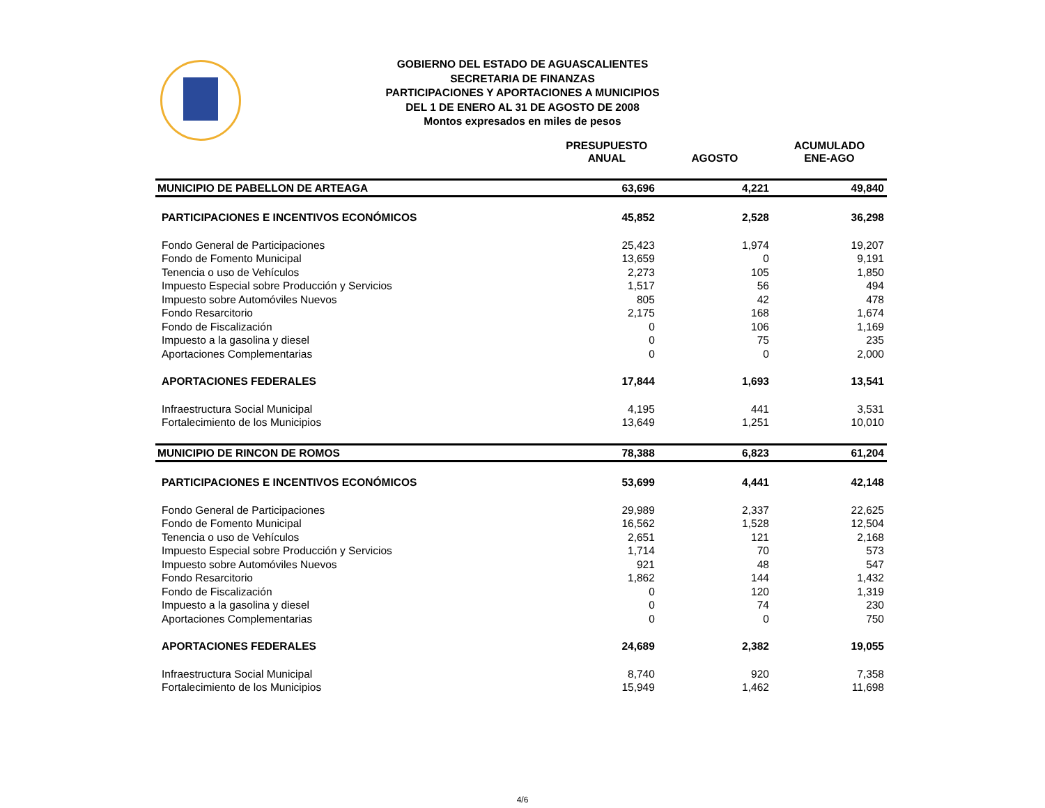GOBIERNO DEL ESTADO DE AGUASCALIENTES
SECRETARIA DE FINANZAS
PARTICIPACIONES Y APORTACIONES A MUNICIPIOS
DEL 1 DE ENERO AL 31 DE AGOSTO DE 2008
Montos expresados en miles de pesos
| | PRESUPUESTO ANUAL | AGOSTO | ACUMULADO ENE-AGO |
| --- | --- | --- | --- |
| MUNICIPIO DE PABELLON DE ARTEAGA | 63,696 | 4,221 | 49,840 |
| PARTICIPACIONES E INCENTIVOS ECONÓMICOS | 45,852 | 2,528 | 36,298 |
| Fondo General de Participaciones | 25,423 | 1,974 | 19,207 |
| Fondo de Fomento Municipal | 13,659 | 0 | 9,191 |
| Tenencia o uso de Vehículos | 2,273 | 105 | 1,850 |
| Impuesto Especial sobre Producción y Servicios | 1,517 | 56 | 494 |
| Impuesto sobre Automóviles Nuevos | 805 | 42 | 478 |
| Fondo Resarcitorio | 2,175 | 168 | 1,674 |
| Fondo de Fiscalización | 0 | 106 | 1,169 |
| Impuesto a la gasolina y diesel | 0 | 75 | 235 |
| Aportaciones Complementarias | 0 | 0 | 2,000 |
| APORTACIONES FEDERALES | 17,844 | 1,693 | 13,541 |
| Infraestructura Social Municipal | 4,195 | 441 | 3,531 |
| Fortalecimiento de los Municipios | 13,649 | 1,251 | 10,010 |
| MUNICIPIO DE RINCON DE ROMOS | 78,388 | 6,823 | 61,204 |
| PARTICIPACIONES E INCENTIVOS ECONÓMICOS | 53,699 | 4,441 | 42,148 |
| Fondo General de Participaciones | 29,989 | 2,337 | 22,625 |
| Fondo de Fomento Municipal | 16,562 | 1,528 | 12,504 |
| Tenencia o uso de Vehículos | 2,651 | 121 | 2,168 |
| Impuesto Especial sobre Producción y Servicios | 1,714 | 70 | 573 |
| Impuesto sobre Automóviles Nuevos | 921 | 48 | 547 |
| Fondo Resarcitorio | 1,862 | 144 | 1,432 |
| Fondo de Fiscalización | 0 | 120 | 1,319 |
| Impuesto a la gasolina y diesel | 0 | 74 | 230 |
| Aportaciones Complementarias | 0 | 0 | 750 |
| APORTACIONES FEDERALES | 24,689 | 2,382 | 19,055 |
| Infraestructura Social Municipal | 8,740 | 920 | 7,358 |
| Fortalecimiento de los Municipios | 15,949 | 1,462 | 11,698 |
4/6